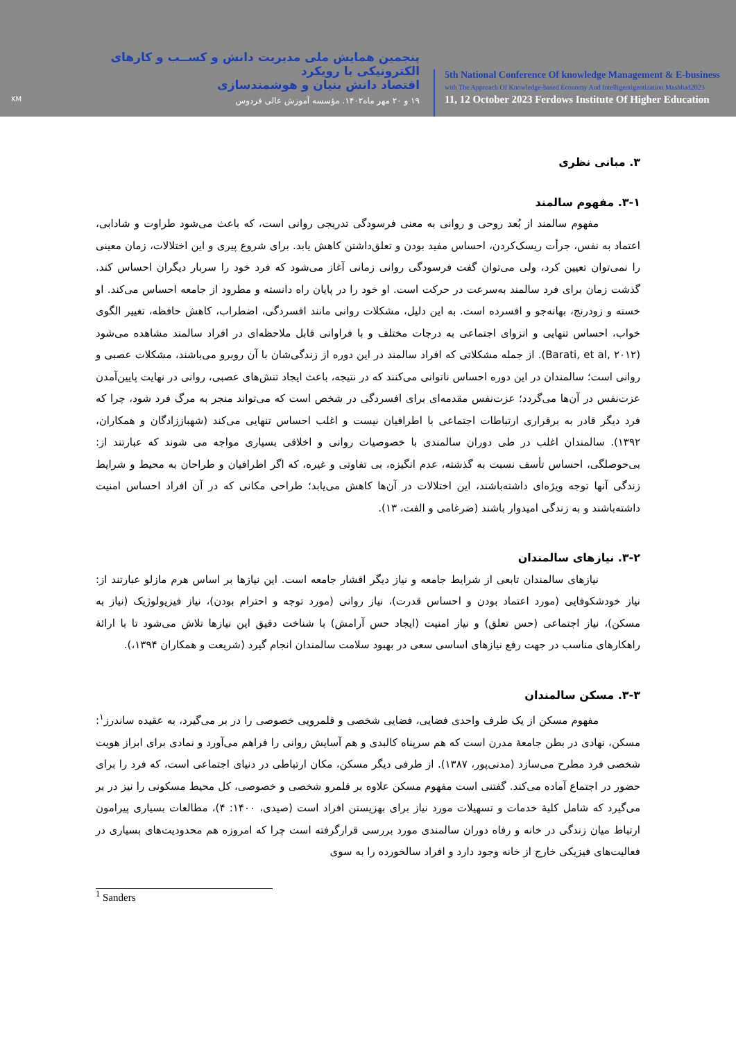KM
پنجمین همایش ملی مدیریت دانش و کســب و کارهای الکترونیکی با رویکرد
اقتصاد دانش بنیان و هوشمندسازی
۱۹ و ۲۰ مهر ماه۱۴۰۲. مؤسسه آموزش عالی فردوس
5th National Conference Of knowledge Management & E-business
with The Approach Of Knowledge-based Economy And Intelligentigentization Mashhad2023
11, 12 October 2023 Ferdows Institute Of Higher Education
۳. مبانی نظری
۳-۱. مفهوم سالمند
مفهوم سالمند از بُعد روحی و روانی به معنی فرسودگی تدریجی روانی است، که باعث می‌شود طراوت و شادابی، اعتماد به نفس، جرأت ریسک‌کردن، احساس مفید بودن و تعلق‌داشتن کاهش یابد. برای شروع پیری و این اختلالات، زمان معینی را نمی‌توان تعیین کرد، ولی می‌توان گفت فرسودگی روانی زمانی آغاز می‌شود که فرد خود را سربار دیگران احساس کند. گذشت زمان برای فرد سالمند به‌سرعت در حرکت است. او خود را در پایان راه دانسته و مطرود از جامعه احساس می‌کند. او خسته و زودرنج، بهانه‌جو و افسرده است. به این دلیل، مشکلات روانی مانند افسردگی، اضطراب، کاهش حافظه، تغییر الگوی خواب، احساس تنهایی و انزوای اجتماعی به درجات مختلف و با فراوانی قابل ملاحظه‌ای در افراد سالمند مشاهده می‌شود (Barati, et al, ۲۰۱۲). از جمله مشکلاتی که افراد سالمند در این دوره از زندگی‌شان با آن روبرو می‌باشند، مشکلات عصبی و روانی است؛ سالمندان در این دوره احساس ناتوانی می‌کنند که در نتیجه، باعث ایجاد تنش‌های عصبی، روانی در نهایت پایین‌آمدن عزت‌نفس در آن‌ها می‌گردد؛ عزت‌نفس مقدمه‌ای برای افسردگی در شخص است که می‌تواند منجر به مرگ فرد شود، چرا که فرد دیگر قادر به برقراری ارتباطات اجتماعی با اطرافیان نیست و اغلب احساس تنهایی می‌کند (شهباززادگان و همکاران، ۱۳۹۲). سالمندان اغلب در طی دوران سالمندی با خصوصیات روانی و اخلاقی بسیاری مواجه می شوند که عبارتند از: بی‌حوصلگی، احساس تأسف نسبت به گذشته، عدم انگیزه، بی تفاوتی و غیره، که اگر اطرافیان و طراحان به محیط و شرایط زندگی آنها توجه ویژه‌ای داشته‌باشند، این اختلالات در آن‌ها کاهش می‌یابد؛ طراحی مکانی که در آن افراد احساس امنیت داشته‌باشند و به زندگی امیدوار باشند (ضرغامی و الفت، ۱۳).
۳-۲. نیازهای سالمندان
نیازهای سالمندان تابعی از شرایط جامعه و نیاز دیگر اقشار جامعه است. این نیازها بر اساس هرم مازلو عبارتند از: نیاز خودشکوفایی (مورد اعتماد بودن و احساس قدرت)، نیاز روانی (مورد توجه و احترام بودن)، نیاز فیزیولوژیک (نیاز به مسکن)، نیاز اجتماعی (حس تعلق) و نیاز امنیت (ایجاد حس آرامش) با شناخت دقیق این نیازها تلاش می‌شود تا با ارائهٔ راهکارهای مناسب در جهت رفع نیازهای اساسی سعی در بهبود سلامت سالمندان انجام گیرد (شریعت و همکاران ۱۳۹۴،).
۳-۳. مسکن سالمندان
مفهوم مسکن از یک طرف واحدی فضایی، فضایی شخصی و قلمرویی خصوصی را در بر می‌گیرد، به عقیده ساندرز<sup>۱</sup>: مسکن، نهادی در بطن جامعهٔ مدرن است که هم سرپناه کالبدی و هم آسایش روانی را فراهم می‌آورد و نمادی برای ابراز هویت شخصی فرد مطرح می‌سازد (مدنی‌پور، ۱۳۸۷). از طرفی دیگر مسکن، مکان ارتباطی در دنیای اجتماعی است، که فرد را برای حضور در اجتماع آماده می‌کند. گفتنی است مفهوم مسکن علاوه بر قلمرو شخصی و خصوصی، کل محیط مسکونی را نیز در بر می‌گیرد که شامل کلیهٔ خدمات و تسهیلات مورد نیاز برای بهزیستن افراد است (صیدی، ۱۴۰۰: ۴)، مطالعات بسیاری پیرامون ارتباط میان زندگی در خانه و رفاه دوران سالمندی مورد بررسی قرارگرفته است چرا که امروزه هم محدودیت‌های بسیاری در فعالیت‌های فیزیکی خارج از خانه وجود دارد و افراد سالخورده را به سوی
<sup>1</sup> Sanders